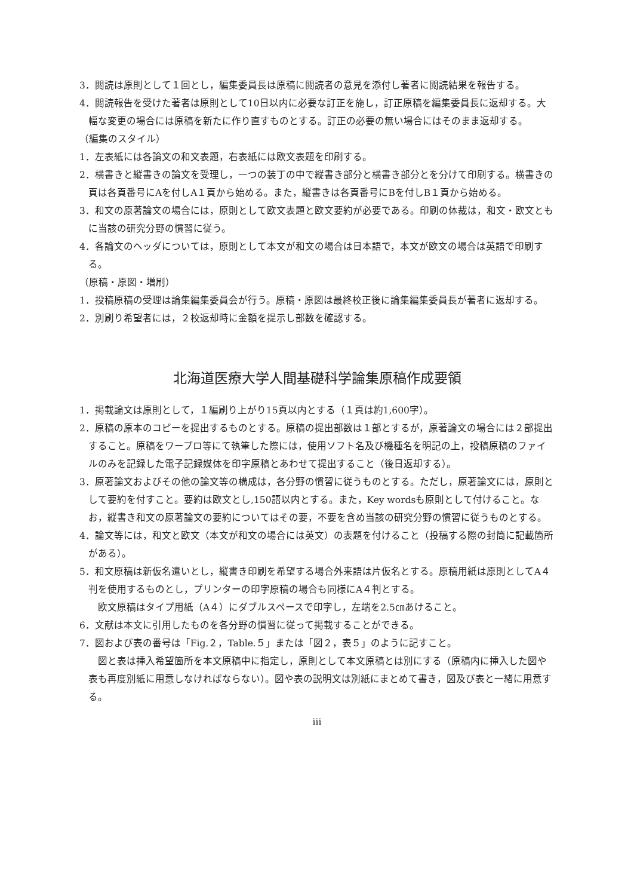3．閲読は原則として１回とし，編集委員長は原稿に閲読者の意見を添付し著者に閲読結果を報告する。
4．閲読報告を受けた著者は原則として10日以内に必要な訂正を施し，訂正原稿を編集委員長に返却する。大幅な変更の場合には原稿を新たに作り直すものとする。訂正の必要の無い場合にはそのまま返却する。
（編集のスタイル）
1．左表紙には各論文の和文表題，右表紙には欧文表題を印刷する。
2．横書きと縦書きの論文を受理し，一つの装丁の中で縦書き部分と横書き部分とを分けて印刷する。横書きの頁は各頁番号にAを付しA１頁から始める。また，縦書きは各頁番号にBを付しB１頁から始める。
3．和文の原著論文の場合には，原則として欧文表題と欧文要約が必要である。印刷の体裁は，和文・欧文ともに当該の研究分野の慣習に従う。
4．各論文のヘッダについては，原則として本文が和文の場合は日本語で，本文が欧文の場合は英語で印刷する。
（原稿・原図・増刷）
1．投稿原稿の受理は論集編集委員会が行う。原稿・原図は最終校正後に論集編集委員長が著者に返却する。
2．別刷り希望者には，２校返却時に金額を提示し部数を確認する。
北海道医療大学人間基礎科学論集原稿作成要領
1．掲載論文は原則として，１編刷り上がり15頁以内とする（１頁は約1,600字）。
2．原稿の原本のコピーを提出するものとする。原稿の提出部数は１部とするが，原著論文の場合には２部提出すること。原稿をワープロ等にて執筆した際には，使用ソフト名及び機種名を明記の上，投稿原稿のファイルのみを記録した電子記録媒体を印字原稿とあわせて提出すること（後日返却する）。
3．原著論文およびその他の論文等の構成は，各分野の慣習に従うものとする。ただし，原著論文には，原則として要約を付すこと。要約は欧文とし,150語以内とする。また，Key wordsも原則として付けること。なお，縦書き和文の原著論文の要約についてはその要，不要を含め当該の研究分野の慣習に従うものとする。
4．論文等には，和文と欧文（本文が和文の場合には英文）の表題を付けること（投稿する際の封筒に記載箇所がある）。
5．和文原稿は新仮名遣いとし，縦書き印刷を希望する場合外来語は片仮名とする。原稿用紙は原則としてA４判を使用するものとし，プリンターの印字原稿の場合も同様にA４判とする。
欧文原稿はタイプ用紙（A４）にダブルスペースで印字し，左端を2.5㎝あけること。
6．文献は本文に引用したものを各分野の慣習に従って掲載することができる。
7．図および表の番号は「Fig.２，Table.５」または「図２，表５」のように記すこと。
図と表は挿入希望箇所を本文原稿中に指定し，原則として本文原稿とは別にする（原稿内に挿入した図や表も再度別紙に用意しなければならない）。図や表の説明文は別紙にまとめて書き，図及び表と一緒に用意する。
iii